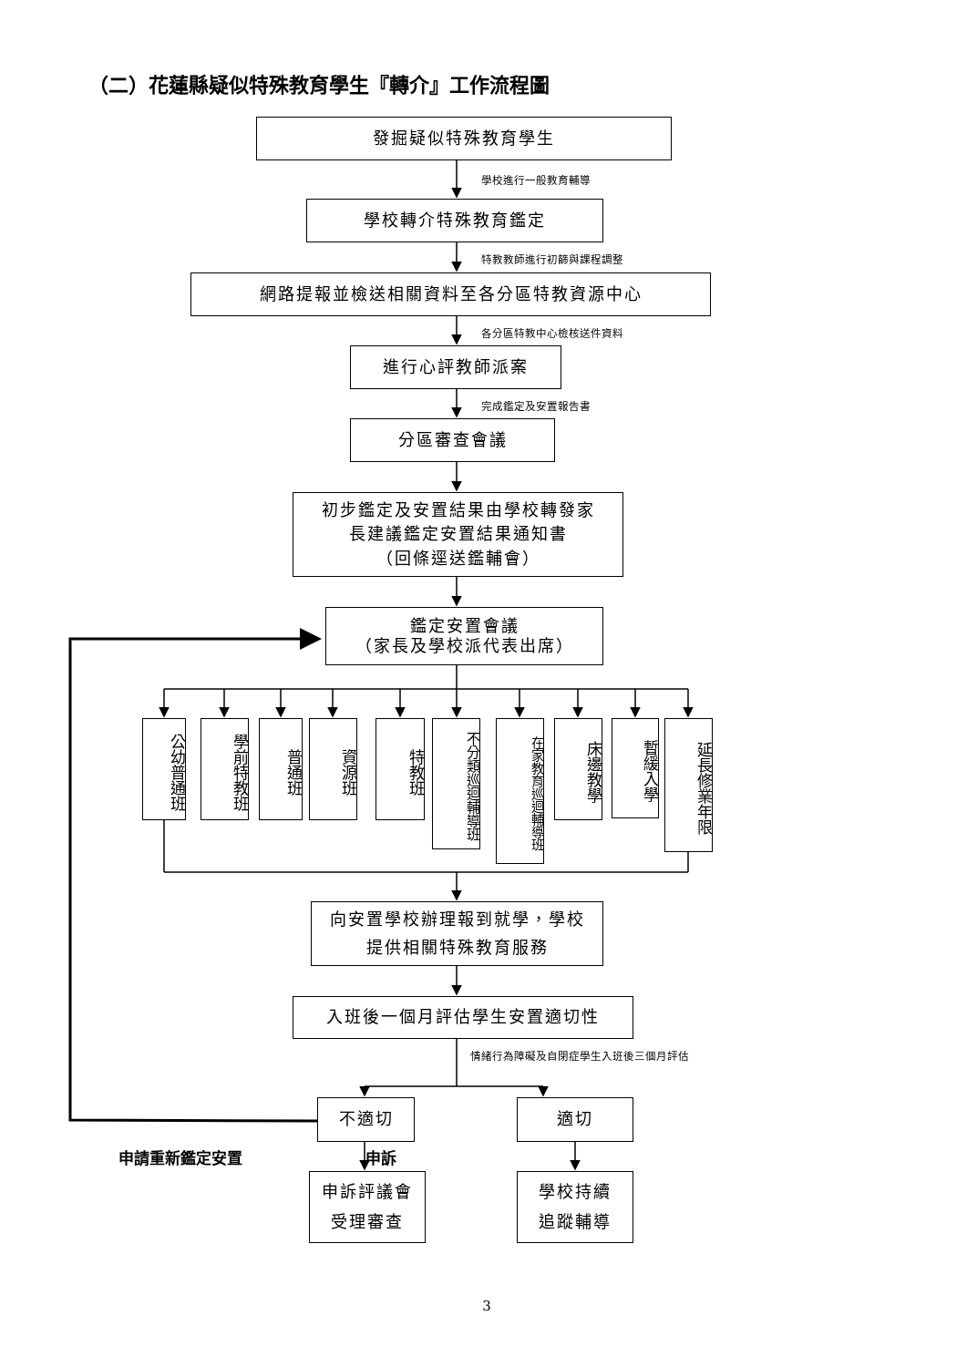（二）花蓮縣疑似特殊教育學生『轉介』工作流程圖
發掘疑似特殊教育學生
學校進行一般教育輔導
學校轉介特殊教育鑑定
特教教師進行初篩與課程調整
網路提報並檢送相關資料至各分區特教資源中心
各分區特教中心檢核送件資料
進行心評教師派案
完成鑑定及安置報告書
分區審查會議
初步鑑定及安置結果由學校轉發家
長建議鑑定安置結果通知書
（回條逕送鑑輔會）
鑑定安置會議
（家長及學校派代表出席）
公幼普通班
學前特教班
普通班
資源班
特教班
不分類巡迴輔導班
在家教育巡迴輔導班
床邊教學
暫緩入學
延長修業年限
向安置學校辦理報到就學，學校
提供相關特殊教育服務
入班後一個月評估學生安置適切性
情緒行為障礙及自閉症學生入班後三個月評估
不適切 適切
申請重新鑑定安置 申訴
申訴評議會
受理審查
學校持續
追蹤輔導
3